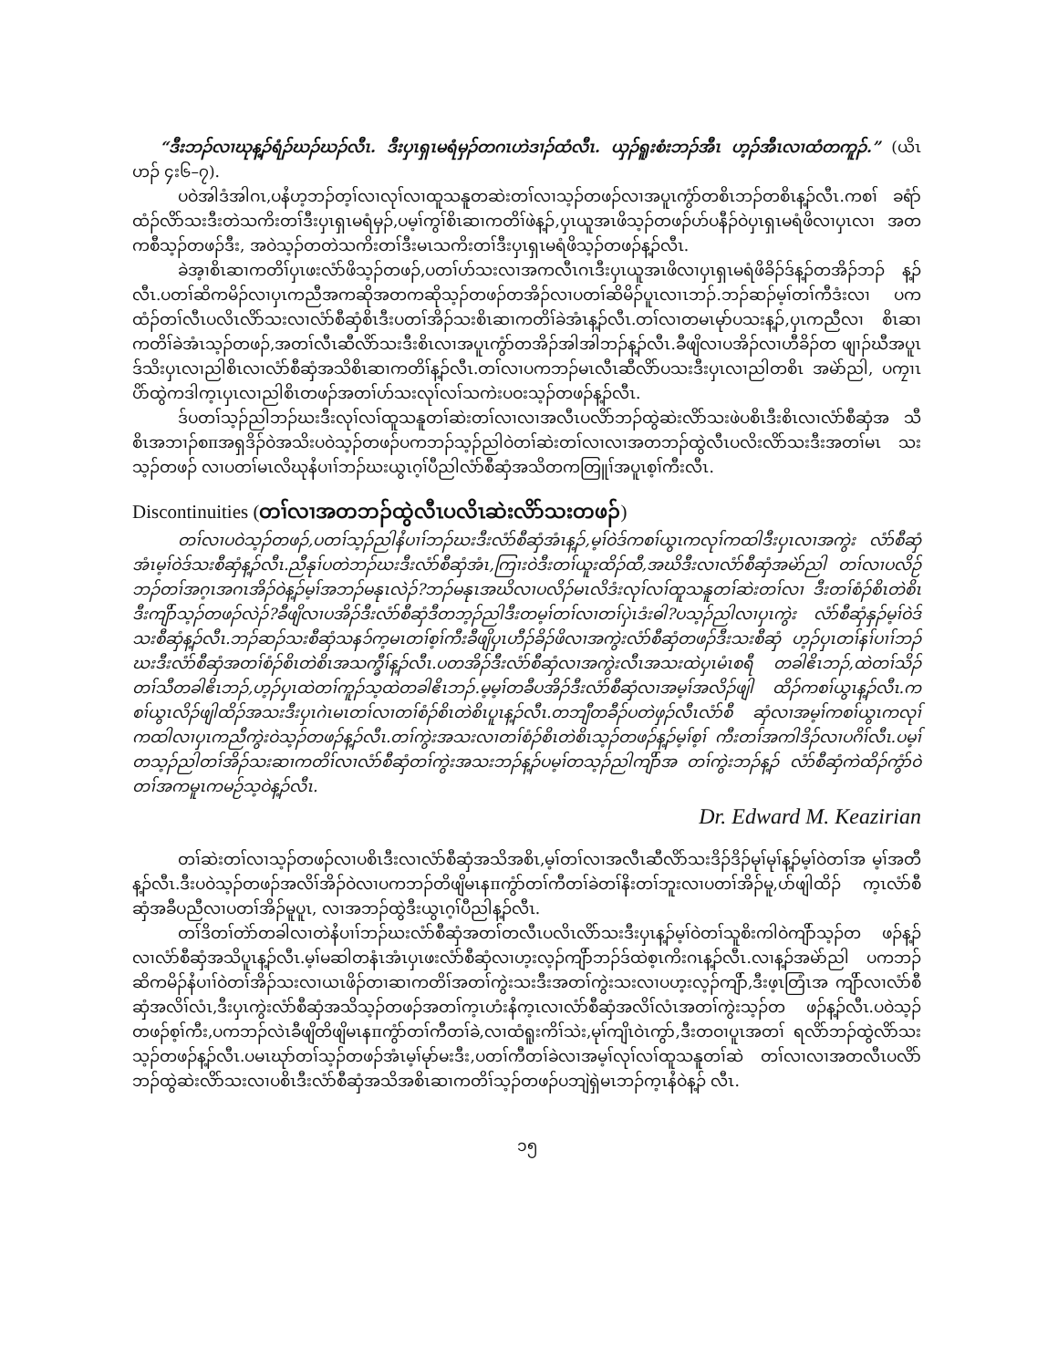“ဒီးဘၣ်လၢဃုန့ၣ်ရံၣ်ဃၣ်ဃၣ်လီၤ. ဒီးပှၤရှၤမရံမှၣ်တဂၤဟဲဒၢၣ်ထံလီၤ. ယှၣ်ရူးစံးဘၣ်အီၤ ဟ့ၣ်အီၤလၢထံတကူၣ်.” (ယိၤဟၣ် ၄း၆–၇).
ပဝဲအါဒံအါဂၤ,ပနႆဟ့ဘၣ်တ့ၢ်လၢလုၢ်လၢထူသနူတဆဲးတၢ်လၢသ့ၣ်တဖၣ်လၢအပူၤကွံာ်တစိၤဘၣ်တစိၤန့ၣ်လီၤ.ကစၢ် ခရံာ်ထံၣ်လိာ်သးဒီးတဲသကိးတၢ်ဒီးပှၤရှၤမရံမှၣ်,ပမ့ၢ်ကွၢ်စိၤဆၢကတိၢ်ဖဲန့ၣ်,ပှၤယူအၤဖိသ့ၣ်တဖၣ်ဟ်ပနီၣ်ဝဲပှၤရှၤမရံဖိလၢပှၤလၢ အတကစီသ့ၣ်တဖၣ်ဒီး, အဝဲသ့ၣ်တတဲသကိးတၢ်ဒီးမၤသကိးတၢ်ဒီးပှၤရှၤမရံဖိသ့ၣ်တဖၣ်န့ၣ်လီၤ.
ခဲအ့ၢစိၤဆၢကတိၢ်ပှၤဖးလံာ်ဖိသ့ၣ်တဖၣ်,ပတၢ်ဟ်သးလၢအကလီၤဂၤဒီးပှၤယူအၤဖိလၢပှၤရှၤမရံဖိခိၣ်ဒ်န့ၣ်တအိၣ်ဘၣ် န့ၣ်လီၤ.ပတၢ်ဆိကမိၣ်လၢပှၤကညီအကဆိုအတကဆိုသ့ၣ်တဖၣ်တအိၣ်လၢပတၢ်ဆိမိၣ်ပူၤလၢၤဘၣ်.ဘၣ်ဆၣ်မ့ၢ်တၢ်ကီဒံးလၢ ပကထံၣ်တၢ်လီၤပလိၤလိာ်သးလၢလံာ်စီဆှံစိၤဒီးပတၢ်အိၣ်သးစိၤဆၢကတိၢ်ခဲအံၤန့ၣ်လီၤ.တၢ်လၢတမၤမုာ်ပသးန့ၣ်,ပှၤကညီလၢ စိၤဆၢကတိၢ်ခဲအံၤသ့ၣ်တဖၣ်,အတၢ်လီၤဆီလိာ်သးဒီးစိၤလၢအပူၤကွံာ်တအိၣ်အါအါဘၣ်န့ၣ်လီၤ.ခီဖျိလၢပအိၣ်လၢဟီခိၣ်တ ဖျၢၣ်ဃီအပူၤဒ်သိးပှၤလၢညါစိၤလၢလံာ်စီဆှံအသိစိၤဆၢကတိၢ်န့ၣ်လီၤ.တၢ်လၢပကဘၣ်မၤလီၤဆီလိာ်ပသးဒီးပှၤလၢညါတစိၤ အမဲာ်ညါ, ပကၠၢၤပိာ်ထွဲကဒါက့ၤပှၤလၢညါစိၤတဖၣ်အတၢ်ဟ်သးလုၢ်လၢ်သကဲးပဝးသ့ၣ်တဖၣ်န့ၣ်လီၤ.
ဒ်ပတၢ်သ့ၣ်ညါဘၣ်ဃးဒီးလုၢ်လၢ်ထူသနူတၢ်ဆဲးတၢ်လၢလၢအလီၤပလိာ်ဘၣ်ထွဲဆဲးလိာ်သးဖဲပစိၤဒီးစိၤလၢလံာ်စီဆှံအ သီစိၤအဘၢၣ်စπအရှဒိၣ်ဝဲအသိးပဝဲသ့ၣ်တဖၣ်ပကဘၣ်သ့ၣ်ညါဝဲတၢ်ဆဲးတၢ်လၢလၢအတဘၣ်ထွဲလီၤပလိးလိာ်သးဒီးအတၢ်မၤ သးသ့ၣ်တဖၣ် လၢပတၢ်မၤလိဃုနႆပၢၢ်ဘၣ်ဃးယွၤဂ့ၢ်ပီညါလံာ်စီဆှံအသိတကတြူၢ်အပူၤစ့ၢ်ကီးလီၤ.
Discontinuities (တၢ်လၢအတဘၣ်ထွဲလီၤပလိၤဆဲးလိာ်သးတဖၣ်)
တၢ်လၢပဝဲသ့ၣ်တဖၣ်,ပတၢ်သ့ၣ်ညါနႆပၢၢ်ဘၣ်ဃးဒီးလံာ်စီဆှံအံၤန့ၣ်,မ့ၢ်ဝဲဒ်ကစၢ်ယွၤကလုၢ်ကထါဒီးပှၤလၢအကွဲး လံာ်စီဆှံအံၤမ့ၢ်ဝဲဒ်သးစီဆှံန့ၣ်လီၤ.ညီနုၢ်ပတဲဘၣ်ဃးဒီးလံာ်စီဆှံအံၤ,ကြၢးဝဲဒီးတၢ်ယူးထိၣ်ထီ,အဃိဒီးလၢလံာ်စီဆှံအမဲာ်ညါ တၢ်လၢပလိဉ်ဘၣ်တၢ်အဂ့ၤအဂၤအိၣ်ဝဲန့ၣ်မ့ၢ်အဘၣ်မနုၤလဲၣ်?ဘၣ်မနုၤအဃိလၢပလိၣ်မၤလိဒံးလုၢ်လၢ်ထူသနူတၢ်ဆဲးတၢ်လၢ ဒီးတၢ်စံၣ်စိၤတဲစိၤဒီးကျိာ်သ့ၣ်တဖၣ်လဲၣ်?ခီဖျိလၢပအိၣ်ဒီးလံာ်စီဆှံဒီတဘ့ၣ်ညါဒီးတမ့ၢ်တၢ်လၢတၢ်ပှဲၤဒံးဓါ?ပသ့ၣ်ညါလၢပှၤကွဲး လံာ်စီဆှံနှၣ်မ့ၢ်ဝဲဒ်သးစီဆှံန့ၣ်လီၤ.ဘၣ်ဆၣ်သးစီဆှံသနၥ်က့မၤတၢ်စ့ၢ်ကီးခီဖျိပှၤဟီၣ်ခိၣ်ဖိလၢအကွဲးလံာ်စီဆှံတဖၣ်ဒီးသးစီဆှံ ဟ့ၣ်ပှၤတၢ်နၢ်ပၢၢ်ဘၣ်ဃးဒီးလံာ်စီဆှံအတၢ်စံၣ်စိၤတဲစိၤအသက္ခီၢ်န့ၣ်လီၤ.ပတအိၣ်ဒီးလံာ်စီဆှံလၢအကွဲးလီၤအသးထဲပှၤမံၤစရီ တခါဧိၤဘၣ်,ထဲတၢ်သိၣ်တၢ်သီတခါဧိၤဘၣ်,ဟ့ၣ်ပှၤထဲတၢ်ကူၣ်သ့ထဲတခါဧိၤဘၣ်.မ့မ့ၢ်တခီပအိၣ်ဒီးလံာ်စီဆှံလၢအမ့ၢ်အလိၣ်ဖျါ ထိၣ်ကစၢ်ယွၤန့ၣ်လီၤ.ကစၢ်ယွၤလိၣ်ဖျါထိၣ်အသးဒီးပှၤဂဲၤမၤတၢ်လၢတၢ်စံၣ်စိၤတဲစိၤပူၤန့ၣ်လီၤ.တဘျီတခီၣ်ပတဲဖှၣ်လီၤလံာ်စီ ဆှံလၢအမ့ၢ်ကစၢ်ယွၤကလုၢ်ကထါလၢပှၤကညီကွဲးဝဲသ့ၣ်တဖၣ်န့ၣ်လီၤ.တၢ်ကွဲးအသးလၢတၢ်စံၣ်စိၤတဲစိၤသ့ၣ်တဖၣ်န့ၣ်မ့ၢ်စ့ၢ် ကီးတၢ်အကါဒိၣ်လၢပဂိၢ်လီၤ.ပမ့ၢ်တသ့ၣ်ညါတၢ်အိၣ်သးဆၢကတိၢ်လၢလံာ်စီဆှံတၢ်ကွဲးအသးဘၣ်န့ၣ်ပမ့ၢ်တသ့ၣ်ညါကျိာ်အ တၢ်ကွဲးဘၣ်န့ၣ် လံာ်စီဆှံကဲထိၣ်ကွံာ်ဝဲတၢ်အကမူၤကမဉ်သ့ဝဲန့ၣ်လီၤ.
Dr. Edward M. Keazirian
တၢ်ဆဲးတၢ်လၢသ့ၣ်တဖၣ်လၢပစိၤဒီးလၢလံာ်စီဆှံအသိအစိၤ,မ့ၢ်တၢ်လၢအလီၤဆီလိာ်သးဒိၣ်ဒိၣ်မုၢ်မုၢ်န့ၣ်မ့ၢ်ဝဲတၢ်အ မ့ၢ်အတီန့ၣ်လီၤ.ဒီးပဝဲသ့ၣ်တဖၣ်အလိၢ်အိၣ်ဝဲလၢပကဘၣ်တိဖျိမၤနπကွံာ်တၢ်ကီတၢ်ခဲတၢ်နိးတၢ်ဘူးလၢပတၢ်အိၣ်မူ,ပာ်ဖျါထိၣ် က့ၤလံာ်စီဆှံအခီပညီလၢပတၢ်အိၣ်မူပူၤ, လၢအဘၣ်ထွဲဒီးယွၤဂ့ၢ်ပီညါန့ၣ်လီၤ.
တၢ်ဒိတၢ်တဲာ်တခါလၢတဲနႆပၢၢ်ဘၣ်ဃးလံာ်စီဆှံအတၢ်တလီၤပလိၤလိာ်သးဒီးပှၤန့ၣ်မ့ၢ်ဝဲတၢ်သူစိးကါဝဲကျိာ်သ့ၣ်တ ဖၣ်န့ၣ်လၢလံာ်စီဆှံအသိပူၤန့ၣ်လီၤ.မ့ၢ်မဆါတနံၤအံၤပှၤဖးလံာ်စီဆှံလၢဟ့းလ့ၣ်ကျိာ်ဘၣ်ဒ်ထဲစ့ၤကိးဂၤန့ၣ်လီၤ.လၢန့ၣ်အမဲာ်ညါ ပကဘၣ်ဆိကမိၣ်နႆပၢၢ်ဝဲတၢ်အိၣ်သးလၢယၤဖိၣ်တၢဆၢကတိၢ်အတၢ်ကွဲးသးဒီးအတၢ်ကွဲးသးလၢပဟ့းလ့ၣ်ကျိာ်,ဒီးဖ့ၤတြံၤအ ကျိာ်လၢလံာ်စီဆှံအလိၢ်လံၤ,ဒီးပှၤကွဲးလံာ်စီဆှံအသိသ့ၣ်တဖၣ်အတၢ်က့ၤဟံးနႆက့ၤလၢလံာ်စီဆှံအလိၢ်လံၤအတၢ်ကွဲးသ့ၣ်တ ဖၣ်န့ၣ်လီၤ.ပဝဲသ့ၣ်တဖၣ်စ့ၢ်ကီး,ပကဘၣ်လဲၤခီဖျိတိဖျိမၤနπကွံာ်တၢ်ကီတၢ်ခဲ,လၢထံရူးကိၢ်သဲး,မုၢ်ကျိၤဝဲၤကွာ်,ဒီးတဝၢပူၤအတၢ် ရလိာ်ဘၣ်ထွဲလိာ်သးသ့ၣ်တဖၣ်န့ၣ်လီၤ.ပမၤဃုာ်တၢ်သ့ၣ်တဖၣ်အံၤမ့ၢ်မုာ်မးဒီး,ပတၢ်ကီတၢ်ခဲလၢအမ့ၢ်လုၢ်လၢ်ထူသနူတၢ်ဆဲ တၢ်လၢလၢအတလီၤပလိာ်ဘၣ်ထွဲဆဲးလိာ်သးလၢပစိၤဒီးလံာ်စီဆှံအသိအစိၤဆၢကတိၢ်သ့ၣ်တဖၣ်ပဘျဲရှဲမၤဘၣ်က့ၤနႆဝဲန့ၣ် လီၤ.
၁၅